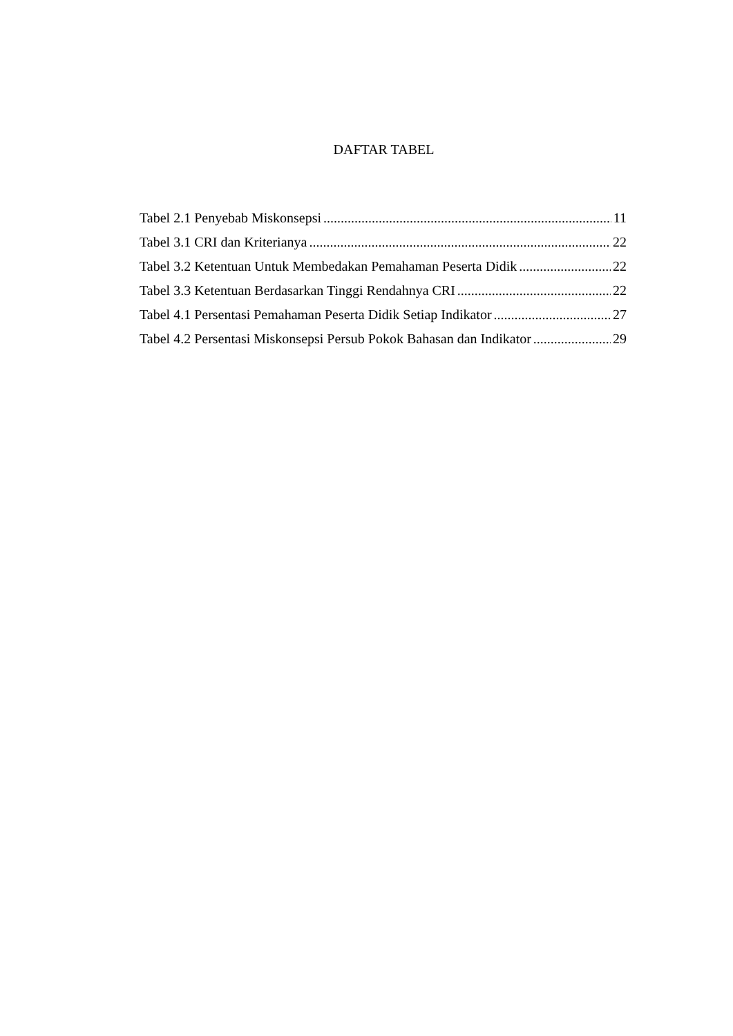DAFTAR TABEL
Tabel 2.1 Penyebab Miskonsepsi 11
Tabel 3.1 CRI dan Kriterianya 22
Tabel 3.2 Ketentuan Untuk Membedakan Pemahaman Peserta Didik 22
Tabel 3.3 Ketentuan Berdasarkan Tinggi Rendahnya CRI 22
Tabel 4.1 Persentasi Pemahaman Peserta Didik Setiap Indikator 27
Tabel 4.2 Persentasi Miskonsepsi Persub Pokok Bahasan dan Indikator 29